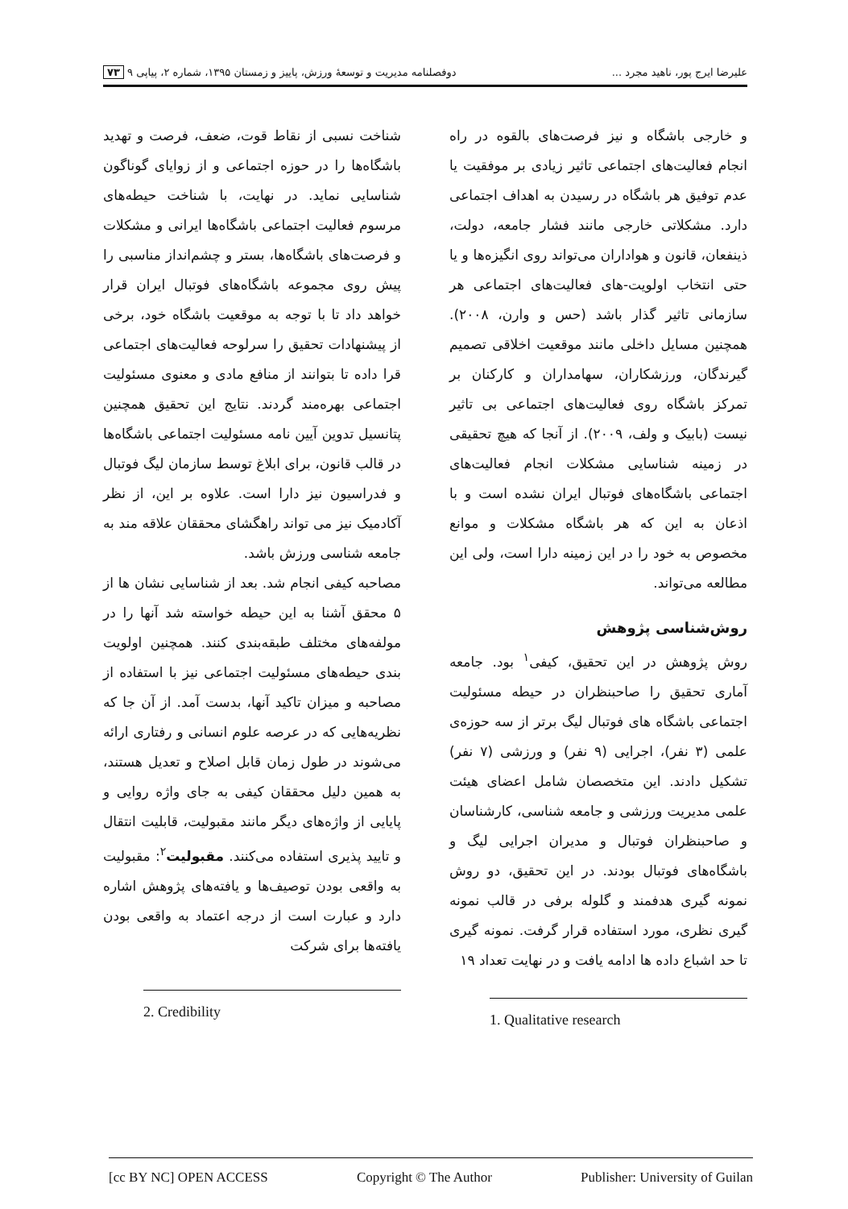علیرضا ایرج پور، ناهید مجرد ... دوفصلنامه مدیریت و توسعهٔ ورزش، پاییز و زمستان ۱۳۹۵، شماره ۲، پیاپی ۹ ۷۳
و خارجی باشگاه و نیز فرصت‌های بالقوه در راه انجام فعالیت‌های اجتماعی تاثیر زیادی بر موفقیت یا عدم توفیق هر باشگاه در رسیدن به اهداف اجتماعی دارد. مشکلاتی خارجی مانند فشار جامعه، دولت، ذینفعان، قانون و هواداران می‌تواند روی انگیزه‌ها و یا حتی انتخاب اولویت-های فعالیت‌های اجتماعی هر سازمانی تاثیر گذار باشد (حس و وارن، ۲۰۰۸). همچنین مسایل داخلی مانند موقعیت اخلاقی تصمیم گیرندگان، ورزشکاران، سهامداران و کارکنان بر تمرکز باشگاه روی فعالیت‌های اجتماعی بی تاثیر نیست (بابیک و ولف، ۲۰۰۹). از آنجا که هیچ تحقیقی در زمینه شناسایی مشکلات انجام فعالیت‌های اجتماعی باشگاه‌های فوتبال ایران نشده است و با اذعان به این که هر باشگاه مشکلات و موانع مخصوص به خود را در این زمینه دارا است، ولی این مطالعه می‌تواند.
روش‌شناسی پژوهش
روش پژوهش در این تحقیق، کیفی<sup>۱</sup> بود. جامعه آماری تحقیق را صاحبنظران در حیطه مسئولیت اجتماعی باشگاه های فوتبال لیگ برتر از سه حوزه‌ی علمی (۳ نفر)، اجرایی (۹ نفر) و ورزشی (۷ نفر) تشکیل دادند. این متخصصان شامل اعضای هیئت علمی مدیریت ورزشی و جامعه شناسی، کارشناسان و صاحبنظران فوتبال و مدیران اجرایی لیگ و باشگاه‌های فوتبال بودند. در این تحقیق، دو روش نمونه گیری هدفمند و گلوله برفی در قالب نمونه گیری نظری، مورد استفاده قرار گرفت. نمونه گیری تا حد اشباع داده ها ادامه یافت و در نهایت تعداد ۱۹
1. Qualitative research
شناخت نسبی از نقاط قوت، ضعف، فرصت و تهدید باشگاه‌ها را در حوزه اجتماعی و از زوایای گوناگون شناسایی نماید. در نهایت، با شناخت حیطه‌های مرسوم فعالیت اجتماعی باشگاه‌ها ایرانی و مشکلات و فرصت‌های باشگاه‌ها، بستر و چشم‌انداز مناسبی را پیش روی مجموعه باشگاه‌های فوتبال ایران قرار خواهد داد تا با توجه به موقعیت باشگاه خود، برخی از پیشنهادات تحقیق را سرلوحه فعالیت‌های اجتماعی قرا داده تا بتوانند از منافع مادی و معنوی مسئولیت اجتماعی بهره‌مند گردند. نتایج این تحقیق همچنین پتانسیل تدوین آیین نامه مسئولیت اجتماعی باشگاه‌ها در قالب قانون، برای ابلاغ توسط سازمان لیگ فوتبال و فدراسیون نیز دارا است. علاوه بر این، از نظر آکادمیک نیز می تواند راهگشای محققان علاقه مند به جامعه شناسی ورزش باشد.
مصاحبه کیفی انجام شد. بعد از شناسایی نشان ها از ۵ محقق آشنا به این حیطه خواسته شد آنها را در مولفه‌های مختلف طبقه‌بندی کنند. همچنین اولویت بندی حیطه‌های مسئولیت اجتماعی نیز با استفاده از مصاحبه و میزان تاکید آنها، بدست آمد. از آن جا که نظریه‌هایی که در عرصه علوم انسانی و رفتاری ارائه می‌شوند در طول زمان قابل اصلاح و تعدیل هستند، به همین دلیل محققان کیفی به جای واژه روایی و پایایی از واژه‌های دیگر مانند مقبولیت، قابلیت انتقال و تایید پذیری استفاده می‌کنند. مقبولیت<sup>۲</sup>: مقبولیت به واقعی بودن توصیف‌ها و یافته‌های پژوهش اشاره دارد و عبارت است از درجه اعتماد به واقعی بودن یافته‌ها برای شرکت
2. Credibility
[cc BY NC] OPEN ACCESS Copyright © The Author Publisher: University of Guilan